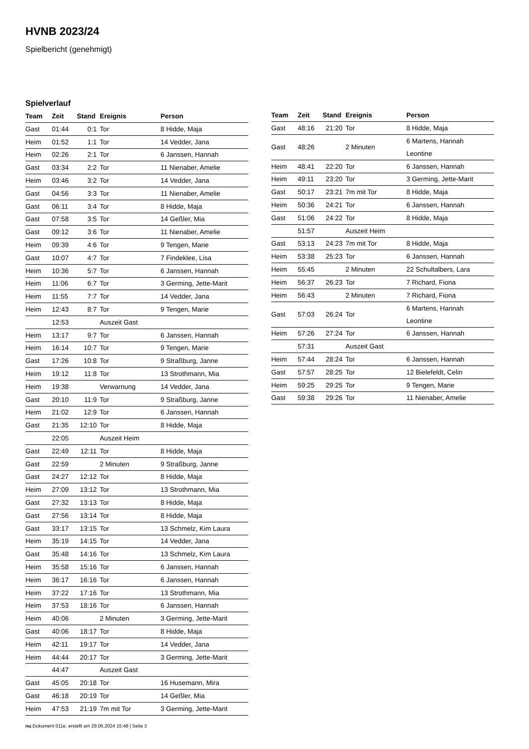HVNB 2023/24
Spielbericht (genehmigt)
Spielverlauf
| Team | Zeit | Stand | Ereignis | Person |
| --- | --- | --- | --- | --- |
| Gast | 01:44 | 0:1 | Tor | 8 Hidde, Maja |
| Heim | 01:52 | 1:1 | Tor | 14 Vedder, Jana |
| Heim | 02:26 | 2:1 | Tor | 6 Janssen, Hannah |
| Gast | 03:34 | 2:2 | Tor | 11 Nienaber, Amelie |
| Heim | 03:46 | 3:2 | Tor | 14 Vedder, Jana |
| Gast | 04:56 | 3:3 | Tor | 11 Nienaber, Amelie |
| Gast | 06:11 | 3:4 | Tor | 8 Hidde, Maja |
| Gast | 07:58 | 3:5 | Tor | 14 Geßler, Mia |
| Gast | 09:12 | 3:6 | Tor | 11 Nienaber, Amelie |
| Heim | 09:39 | 4:6 | Tor | 9 Tengen, Marie |
| Gast | 10:07 | 4:7 | Tor | 7 Findeklee, Lisa |
| Heim | 10:36 | 5:7 | Tor | 6 Janssen, Hannah |
| Heim | 11:06 | 6:7 | Tor | 3 Germing, Jette-Marit |
| Heim | 11:55 | 7:7 | Tor | 14 Vedder, Jana |
| Heim | 12:43 | 8:7 | Tor | 9 Tengen, Marie |
| | 12:53 | | Auszeit Gast | |
| Heim | 13:17 | 9:7 | Tor | 6 Janssen, Hannah |
| Heim | 16:14 | 10:7 | Tor | 9 Tengen, Marie |
| Gast | 17:26 | 10:8 | Tor | 9 Straßburg, Janne |
| Heim | 19:12 | 11:8 | Tor | 13 Strothmann, Mia |
| Heim | 19:38 | | Verwarnung | 14 Vedder, Jana |
| Gast | 20:10 | 11:9 | Tor | 9 Straßburg, Janne |
| Heim | 21:02 | 12:9 | Tor | 6 Janssen, Hannah |
| Gast | 21:35 | 12:10 | Tor | 8 Hidde, Maja |
| | 22:05 | | Auszeit Heim | |
| Gast | 22:49 | 12:11 | Tor | 8 Hidde, Maja |
| Gast | 22:59 | | 2 Minuten | 9 Straßburg, Janne |
| Gast | 24:27 | 12:12 | Tor | 8 Hidde, Maja |
| Heim | 27:09 | 13:12 | Tor | 13 Strothmann, Mia |
| Gast | 27:32 | 13:13 | Tor | 8 Hidde, Maja |
| Gast | 27:56 | 13:14 | Tor | 8 Hidde, Maja |
| Gast | 33:17 | 13:15 | Tor | 13 Schmelz, Kim Laura |
| Heim | 35:19 | 14:15 | Tor | 14 Vedder, Jana |
| Gast | 35:48 | 14:16 | Tor | 13 Schmelz, Kim Laura |
| Heim | 35:58 | 15:16 | Tor | 6 Janssen, Hannah |
| Heim | 36:17 | 16:16 | Tor | 6 Janssen, Hannah |
| Heim | 37:22 | 17:16 | Tor | 13 Strothmann, Mia |
| Heim | 37:53 | 18:16 | Tor | 6 Janssen, Hannah |
| Heim | 40:06 | | 2 Minuten | 3 Germing, Jette-Marit |
| Gast | 40:06 | 18:17 | Tor | 8 Hidde, Maja |
| Heim | 42:11 | 19:17 | Tor | 14 Vedder, Jana |
| Heim | 44:44 | 20:17 | Tor | 3 Germing, Jette-Marit |
| | 44:47 | | Auszeit Gast | |
| Gast | 45:05 | 20:18 | Tor | 16 Husemann, Mira |
| Gast | 46:18 | 20:19 | Tor | 14 Geßler, Mia |
| Heim | 47:53 | 21:19 | 7m mit Tor | 3 Germing, Jette-Marit |
| Team | Zeit | Stand | Ereignis | Person |
| --- | --- | --- | --- | --- |
| Gast | 48:16 | 21:20 | Tor | 8 Hidde, Maja |
| Gast | 48:26 | | 2 Minuten | 6 Martens, Hannah Leontine |
| Heim | 48:41 | 22:20 | Tor | 6 Janssen, Hannah |
| Heim | 49:11 | 23:20 | Tor | 3 Germing, Jette-Marit |
| Gast | 50:17 | 23:21 | 7m mit Tor | 8 Hidde, Maja |
| Heim | 50:36 | 24:21 | Tor | 6 Janssen, Hannah |
| Gast | 51:06 | 24:22 | Tor | 8 Hidde, Maja |
| | 51:57 | | Auszeit Heim | |
| Gast | 53:13 | 24:23 | 7m mit Tor | 8 Hidde, Maja |
| Heim | 53:38 | 25:23 | Tor | 6 Janssen, Hannah |
| Heim | 55:45 | | 2 Minuten | 22 Schultalbers, Lara |
| Heim | 56:37 | 26:23 | Tor | 7 Richard, Fiona |
| Heim | 56:43 | | 2 Minuten | 7 Richard, Fiona |
| Gast | 57:03 | 26:24 | Tor | 6 Martens, Hannah Leontine |
| Heim | 57:26 | 27:24 | Tor | 6 Janssen, Hannah |
| | 57:31 | | Auszeit Gast | |
| Heim | 57:44 | 28:24 | Tor | 6 Janssen, Hannah |
| Gast | 57:57 | 28:25 | Tor | 12 Bielefeldt, Celin |
| Heim | 59:25 | 29:25 | Tor | 9 Tengen, Marie |
| Gast | 59:38 | 29:26 | Tor | 11 Nienaber, Amelie |
nu.Dokument 011e, erstellt am 29.06.2024 15:48 | Seite 3